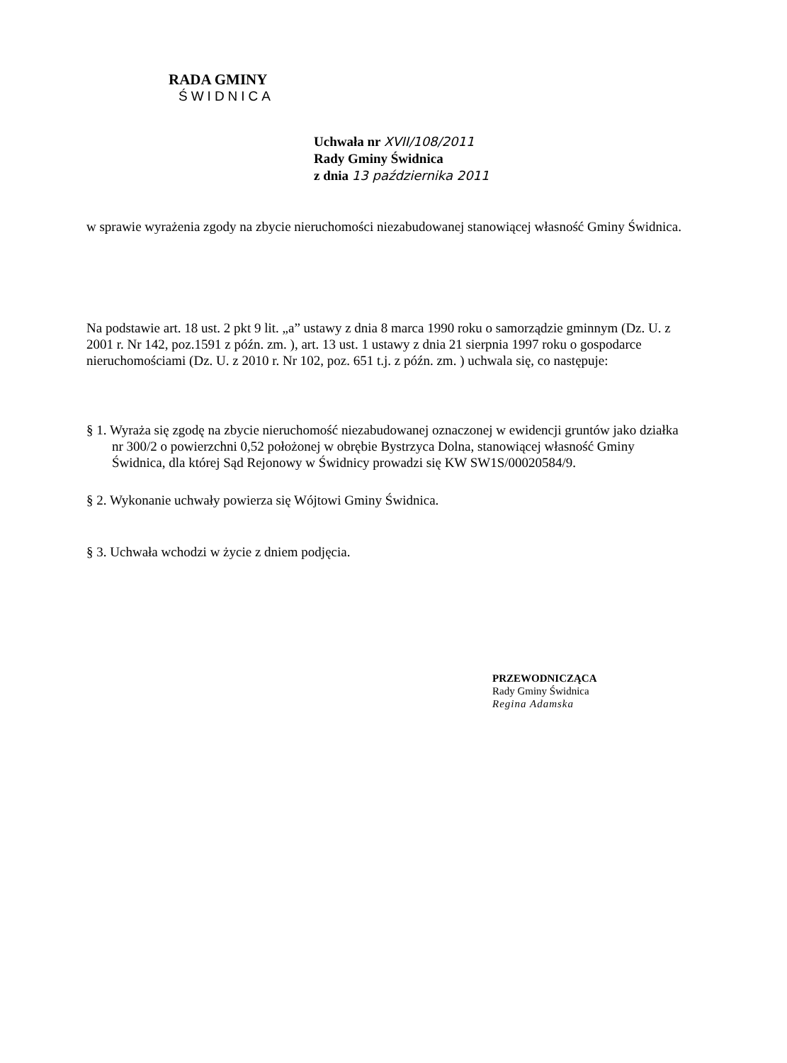RADA GMINY
ŚWIDNICA
Uchwała nr XVII/108/2011
Rady Gminy Świdnica
z dnia 13 października 2011
w sprawie wyrażenia zgody na zbycie nieruchomości niezabudowanej stanowiącej własność Gminy Świdnica.
Na podstawie art. 18 ust. 2 pkt 9 lit. „a” ustawy z dnia 8 marca 1990 roku o samorządzie gminnym (Dz. U. z 2001 r. Nr 142, poz.1591 z późn. zm. ), art. 13 ust. 1 ustawy z dnia 21 sierpnia 1997 roku o gospodarce nieruchomościami (Dz. U. z 2010 r. Nr 102, poz. 651 t.j. z późn. zm. ) uchwala się, co następuje:
§ 1. Wyraża się zgodę na zbycie nieruchomość niezabudowanej oznaczonej w ewidencji gruntów jako działka nr 300/2 o powierzchni 0,52 położonej w obrębie Bystrzyca Dolna, stanowiącej własność Gminy Świdnica, dla której Sąd Rejonowy w Świdnicy prowadzi się KW SW1S/00020584/9.
§ 2. Wykonanie uchwały powierza się Wójtowi Gminy Świdnica.
§ 3. Uchwała wchodzi w życie z dniem podjęcia.
PRZEWODNICZĄCA
Rady Gminy Świdnica
Regina Adamska